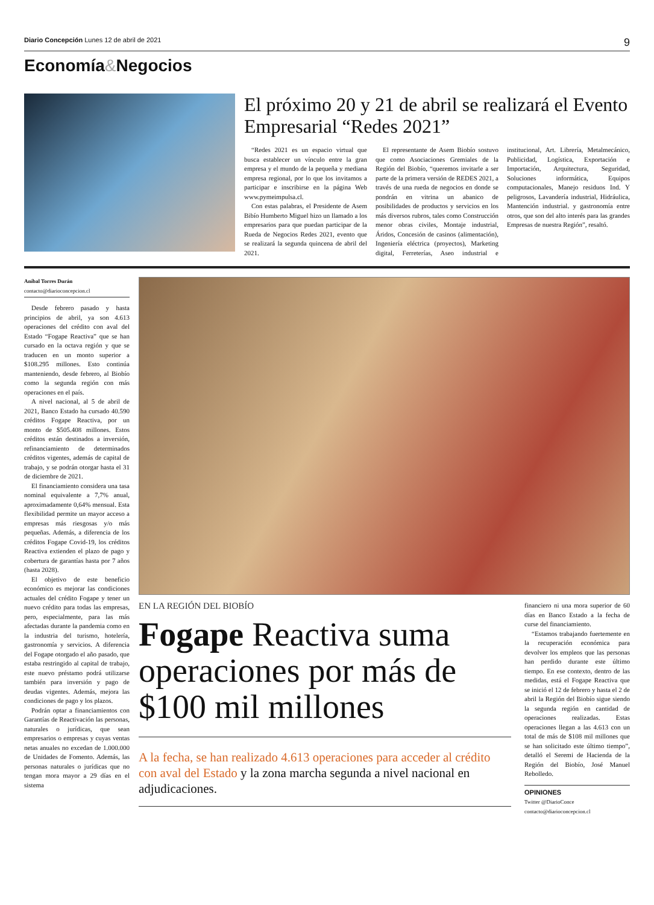Diario Concepción Lunes 12 de abril de 2021
9
Economía&Negocios
El próximo 20 y 21 de abril se realizará el Evento Empresarial “Redes 2021”
“Redes 2021 es un espacio virtual que busca establecer un vínculo entre la gran empresa y el mundo de la pequeña y mediana empresa regional, por lo que los invitamos a participar e inscribirse en la página Web www.pymeimpulsa.cl.
Con estas palabras, el Presidente de Asem Bibío Humberto Miguel hizo un llamado a los empresarios para que puedan participar de la Rueda de Negocios Redes 2021, evento que se realizará la segunda quincena de abril del 2021.
El representante de Asem Biobío sostuvo que como Asociaciones Gremiales de la Región del Biobío, “queremos invitarle a ser parte de la primera versión de REDES 2021, a través de una rueda de negocios en donde se pondrán en vitrina un abanico de posibilidades de productos y servicios en los más diversos rubros, tales como Construcción menor obras civiles, Montaje industrial, Áridos, Concesión de casinos (alimentación), Ingeniería eléctrica (proyectos), Marketing digital, Ferreterías, Aseo industrial e institucional, Art. Librería, Metalmecánico, Publicidad, Logística, Exportación e Importación, Arquitectura, Seguridad, Soluciones informática, Equipos computacionales, Manejo residuos Ind. Y peligrosos, Lavandería industrial, Hidráulica, Mantención industrial. y gastronomía entre otros, que son del alto interés para las grandes Empresas de nuestra Región”, resaltó.
Aníbal Torres Durán
contacto@diarioconcepcion.cl
Desde febrero pasado y hasta principios de abril, ya son 4.613 operaciones del crédito con aval del Estado “Fogape Reactiva” que se han cursado en la octava región y que se traducen en un monto superior a $108.295 millones. Esto continúa manteniendo, desde febrero, al Biobío como la segunda región con más operaciones en el país.
A nivel nacional, al 5 de abril de 2021, Banco Estado ha cursado 40.590 créditos Fogape Reactiva, por un monto de $505.408 millones. Estos créditos están destinados a inversión, refinanciamiento de determinados créditos vigentes, además de capital de trabajo, y se podrán otorgar hasta el 31 de diciembre de 2021.
El financiamiento considera una tasa nominal equivalente a 7,7% anual, aproximadamente 0,64% mensual. Esta flexibilidad permite un mayor acceso a empresas más riesgosas y/o más pequeñas. Además, a diferencia de los créditos Fogape Covid-19, los créditos Reactiva extienden el plazo de pago y cobertura de garantías hasta por 7 años (hasta 2028).
El objetivo de este beneficio económico es mejorar las condiciones actuales del crédito Fogape y tener un nuevo crédito para todas las empresas, pero, especialmente, para las más afectadas durante la pandemia como en la industria del turismo, hotelería, gastronomía y servicios. A diferencia del Fogape otorgado el año pasado, que estaba restringido al capital de trabajo, este nuevo préstamo podrá utilizarse también para inversión y pago de deudas vigentes. Además, mejora las condiciones de pago y los plazos.
Podrán optar a financiamientos con Garantías de Reactivación las personas, naturales o jurídicas, que sean empresarios o empresas y cuyas ventas netas anuales no excedan de 1.000.000 de Unidades de Fomento. Además, las personas naturales o jurídicas que no tengan mora mayor a 29 días en el sistema
EN LA REGIÓN DEL BIOBÍO
Fogape Reactiva suma operaciones por más de $100 mil millones
A la fecha, se han realizado 4.613 operaciones para acceder al crédito con aval del Estado y la zona marcha segunda a nivel nacional en adjudicaciones.
financiero ni una mora superior de 60 días en Banco Estado a la fecha de curse del financiamiento.
“Estamos trabajando fuertemente en la recuperación económica para devolver los empleos que las personas han perdido durante este último tiempo. En ese contexto, dentro de las medidas, está el Fogape Reactiva que se inició el 12 de febrero y hasta el 2 de abril la Región del Biobío sigue siendo la segunda región en cantidad de operaciones realizadas. Estas operaciones llegan a las 4.613 con un total de más de $108 mil millones que se han solicitado este último tiempo”, detalló el Seremi de Hacienda de la Región del Biobío, José Manuel Rebolledo.
OPINIONES
Twitter @DiarioConce
contacto@diarioconcepcion.cl